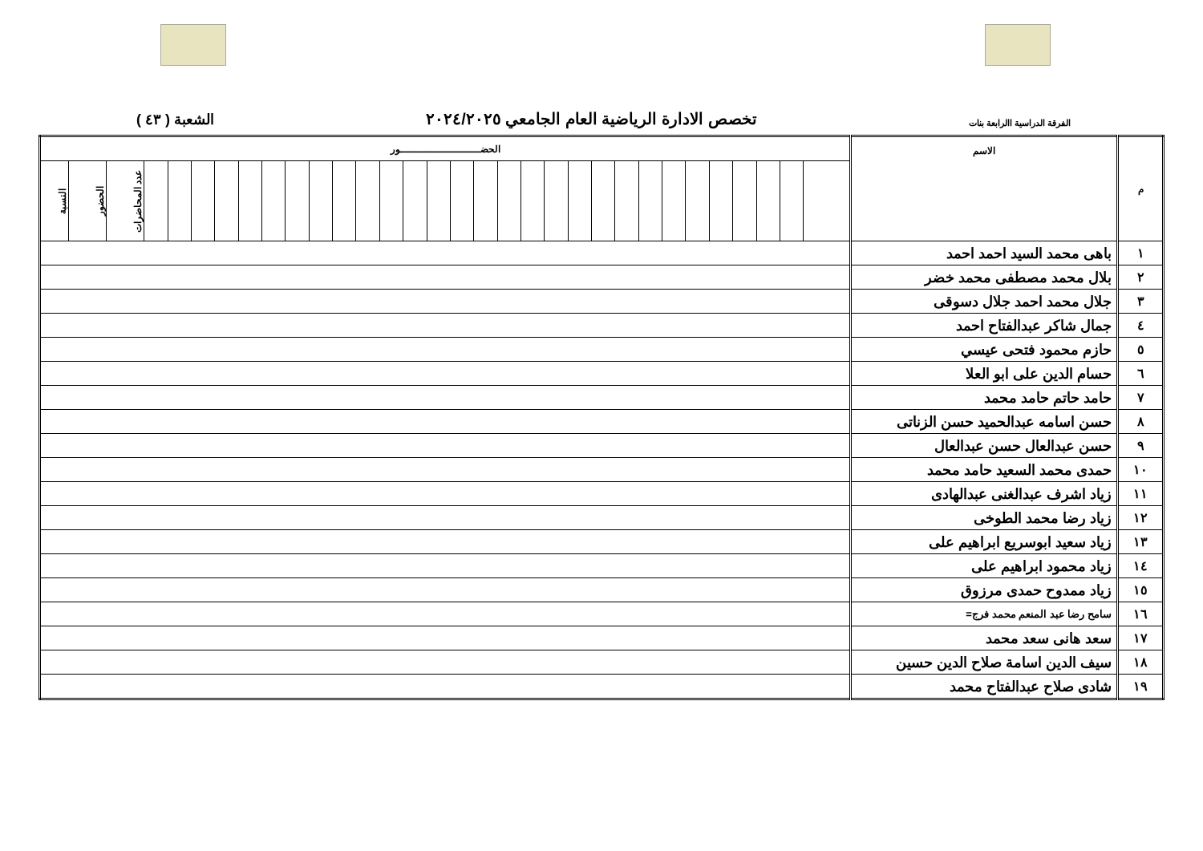الفرقة الدراسية االرابعة بنات تخصص الادارة الرياضية العام الجامعي ٢٠٢٤/٢٠٢٥ الشعبة ( ٤٣ )
| م | الاسم | الحضـــــــــــــــــــــــــور | | | | | | | | | | | | | | | | | | | | | | | | | | | | | | | |
| --- | --- | --- | --- | --- | --- | --- | --- | --- | --- | --- | --- | --- | --- | --- | --- | --- | --- | --- | --- | --- | --- | --- | --- | --- | --- | --- | --- | --- | --- | --- | --- | --- | --- |
| | | | | | | | | | | | | | | | | | | | | | | | | | | | | | | | عدد المحاضرات | الحضور | النسبة |
| ١ | باهى محمد السيد احمد احمد | | | | | | | | | | | | | | | | | | | | | | | | | | | | | | | | |
| ٢ | بلال محمد مصطفى محمد خضر | | | | | | | | | | | | | | | | | | | | | | | | | | | | | | | | |
| ٣ | جلال محمد احمد جلال دسوقى | | | | | | | | | | | | | | | | | | | | | | | | | | | | | | | | |
| ٤ | جمال شاكر عبدالفتاح احمد | | | | | | | | | | | | | | | | | | | | | | | | | | | | | | | | |
| ٥ | حازم محمود فتحى عيسي | | | | | | | | | | | | | | | | | | | | | | | | | | | | | | | | |
| ٦ | حسام الدين على ابو العلا | | | | | | | | | | | | | | | | | | | | | | | | | | | | | | | | |
| ٧ | حامد حاتم حامد محمد | | | | | | | | | | | | | | | | | | | | | | | | | | | | | | | | |
| ٨ | حسن اسامه عبدالحميد حسن الزناتى | | | | | | | | | | | | | | | | | | | | | | | | | | | | | | | | |
| ٩ | حسن عبدالعال حسن عبدالعال | | | | | | | | | | | | | | | | | | | | | | | | | | | | | | | | |
| ١٠ | حمدى محمد السعيد حامد محمد | | | | | | | | | | | | | | | | | | | | | | | | | | | | | | | | |
| ١١ | زياد اشرف عبدالغنى عبدالهادى | | | | | | | | | | | | | | | | | | | | | | | | | | | | | | | | |
| ١٢ | زياد رضا محمد الطوخى | | | | | | | | | | | | | | | | | | | | | | | | | | | | | | | | |
| ١٣ | زياد سعيد ابوسريع ابراهيم على | | | | | | | | | | | | | | | | | | | | | | | | | | | | | | | | |
| ١٤ | زياد محمود ابراهيم على | | | | | | | | | | | | | | | | | | | | | | | | | | | | | | | | |
| ١٥ | زياد ممدوح حمدى مرزوق | | | | | | | | | | | | | | | | | | | | | | | | | | | | | | | | |
| ١٦ | سامح رضا عبد المنعم محمد فرج= | | | | | | | | | | | | | | | | | | | | | | | | | | | | | | | | |
| ١٧ | سعد هانى سعد محمد | | | | | | | | | | | | | | | | | | | | | | | | | | | | | | | | |
| ١٨ | سيف الدين اسامة صلاح الدين حسين | | | | | | | | | | | | | | | | | | | | | | | | | | | | | | | | |
| ١٩ | شادى صلاح عبدالفتاح محمد | | | | | | | | | | | | | | | | | | | | | | | | | | | | | | | | |